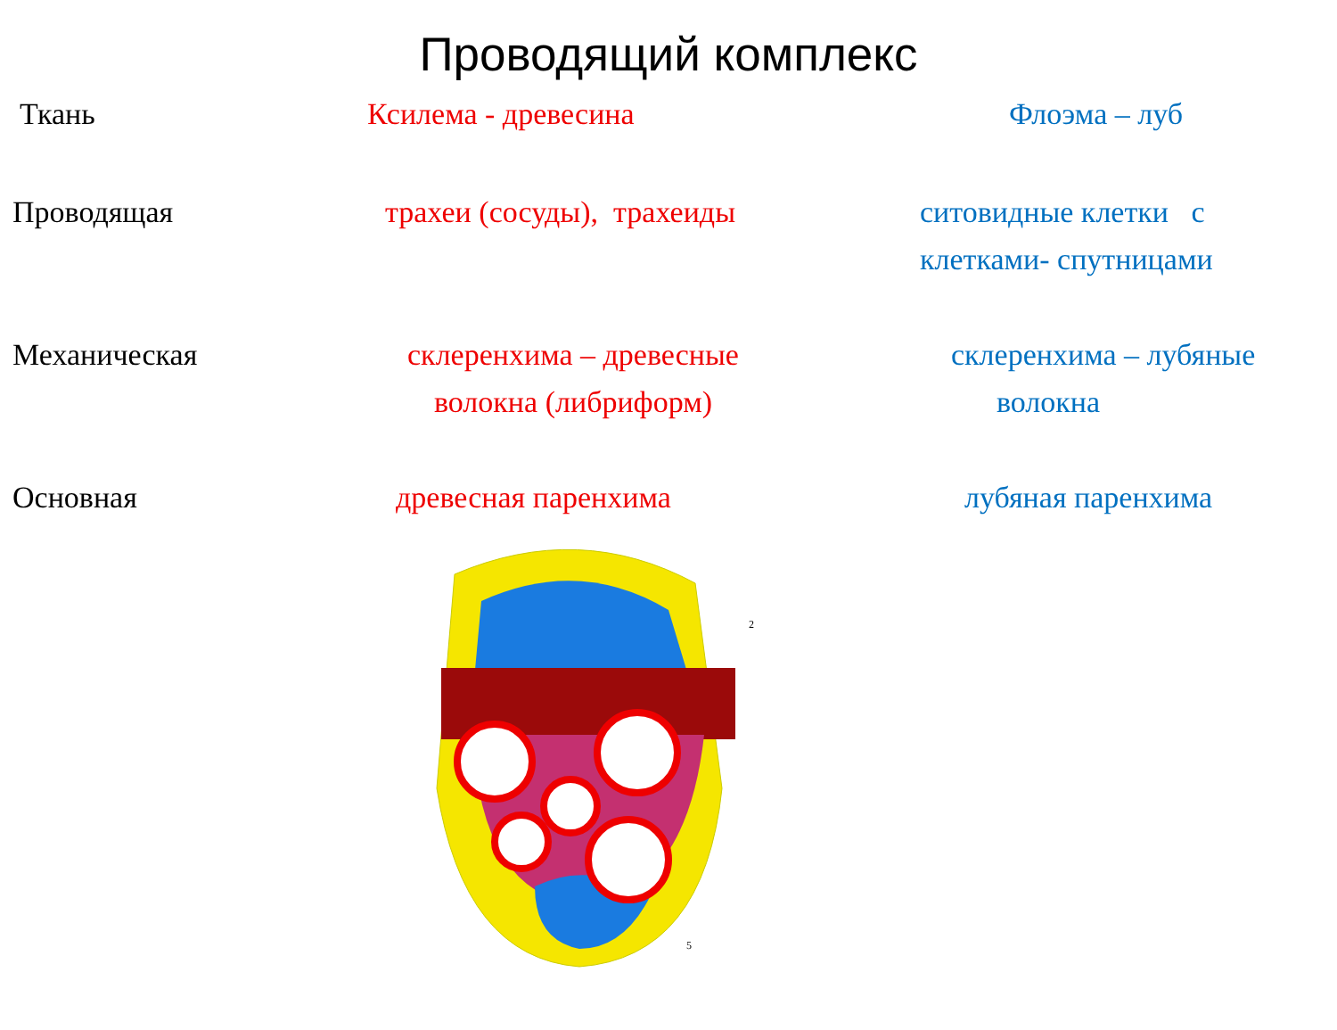Проводящий комплекс
| Ткань | Ксилема - древесина | Флоэма – луб |
| Проводящая | трахеи (сосуды), трахеиды | ситовидные клетки с клетками- спутницами |
| Механическая | склеренхима – древесные волокна (либриформ) | склеренхима – лубяные волокна |
| Основная | древесная паренхима | лубяная паренхима |
2
5